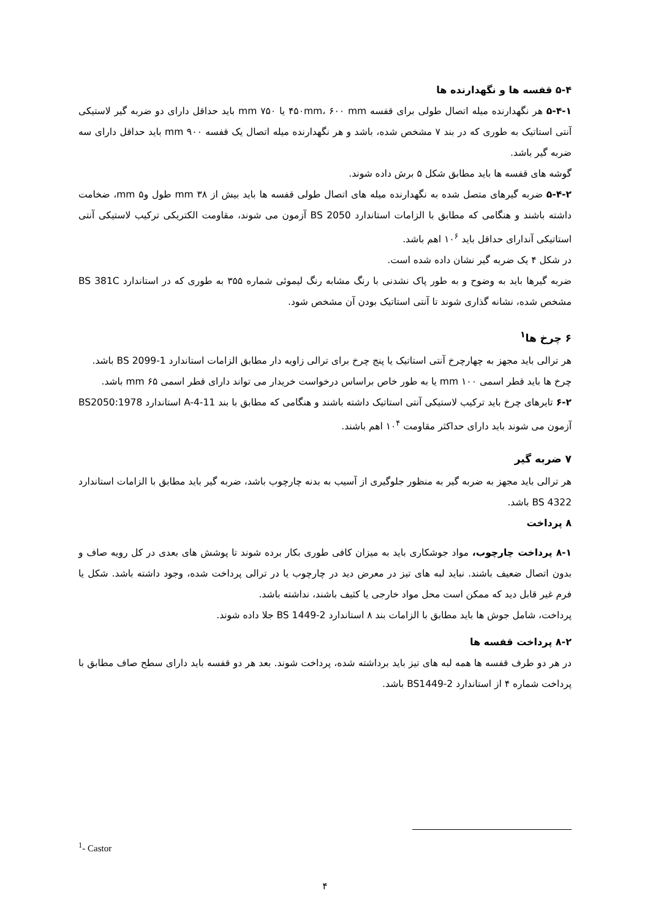۵-۴ قفسه ها و نگهدارنده ها
۵-۴-۱ هر نگهدارنده میله اتصال طولی برای قفسه ۴۵۰mm، ۶۰۰ mm یا ۷۵۰ mm باید حداقل دارای دو ضربه گیر لاستیکی آنتی استاتیک به طوری که در بند ۷ مشخص شده، باشد و هر نگهدارنده میله اتصال یک قفسه ۹۰۰ mm باید حداقل دارای سه ضربه گیر باشد.
گوشه های قفسه ها باید مطابق شکل ۵ برش داده شوند.
۵-۴-۲ ضربه گیرهای متصل شده به نگهدارنده میله های اتصال طولی قفسه ها باید بیش از ۳۸ mm طول و۵ mm، ضخامت داشته باشند و هنگامی که مطابق با الزامات استاندارد BS 2050 آزمون می شوند، مقاومت الکتریکی ترکیب لاستیکی آنتی استاتیکی آندارای حداقل باید ۱۰<sup>۶</sup> اهم باشد.
در شکل ۴ یک ضربه گیر نشان داده شده است.
ضربه گیرها باید به وضوح و به طور پاک نشدنی با رنگ مشابه رنگ لیموئی شماره ۳۵۵ به طوری که در استاندارد BS 381C مشخص شده، نشانه گذاری شوند تا آنتی استاتیک بودن آن مشخص شود.
۶ چرخ ها<sup>۱</sup>
هر ترالی باید مجهز به چهارچرخ آنتی استاتیک یا پنج چرخ برای ترالی زاویه دار مطابق الزامات استاندارد BS 2099-1 باشد.
چرخ ها باید قطر اسمی ۱۰۰ mm یا به طور خاص براساس درخواست خریدار می تواند دارای قطر اسمی ۶۵ mm باشد.
۶-۲ تایرهای چرخ باید ترکیب لاستیکی آنتی استاتیک داشته باشند و هنگامی که مطابق با بند A-4-11 استاندارد BS2050:1978 آزمون می شوند باید دارای حداکثر مقاومت ۱۰<sup>۴</sup> اهم باشند.
۷ ضربه گیر
هر ترالی باید مجهز به ضربه گیر به منظور جلوگیری از آسیب به بدنه چارچوب باشد، ضربه گیر باید مطابق با الزامات استاندارد BS 4322 باشد.
۸ پرداخت
۸-۱ پرداخت چارچوب، مواد جوشکاری باید به میزان کافی طوری بکار برده شوند تا پوشش های بعدی در کل رویه صاف و بدون اتصال ضعیف باشند. نباید لبه های تیز در معرض دید در چارچوب یا در ترالی پرداخت شده، وجود داشته باشد. شکل یا فرم غیر قابل دید که ممکن است محل مواد خارجی یا کثیف باشند، نداشته باشد.
پرداخت، شامل جوش ها باید مطابق با الزامات بند ۸ استاندارد BS 1449-2 جلا داده شوند.
۸-۲ پرداخت قفسه ها
در هر دو طرف قفسه ها همه لبه های تیز باید برداشته شده، پرداخت شوند. بعد هر دو قفسه باید دارای سطح صاف مطابق با پرداخت شماره ۴ از استاندارد BS1449-2 باشد.
<sup>1</sup>- Castor
۴